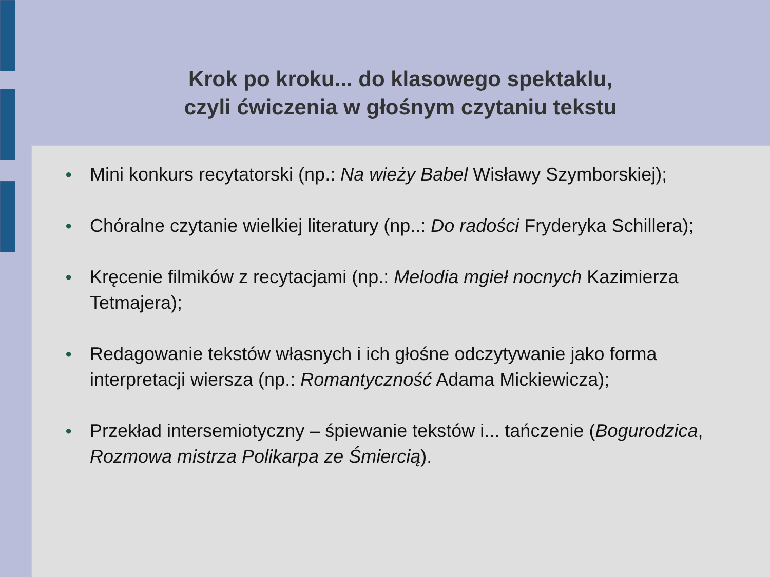Krok po kroku... do klasowego spektaklu,
czyli ćwiczenia w głośnym czytaniu tekstu
● Mini konkurs recytatorski (np.: Na wieży Babel Wisławy Szymborskiej);
● Chóralne czytanie wielkiej literatury (np..: Do radości Fryderyka Schillera);
● Kręcenie filmików z recytacjami (np.: Melodia mgieł nocnych Kazimierza Tetmajera);
● Redagowanie tekstów własnych i ich głośne odczytywanie jako forma interpretacji wiersza (np.: Romantyczność Adama Mickiewicza);
● Przekład intersemiotyczny – śpiewanie tekstów i... tańczenie (Bogurodzica, Rozmowa mistrza Polikarpa ze Śmiercią).